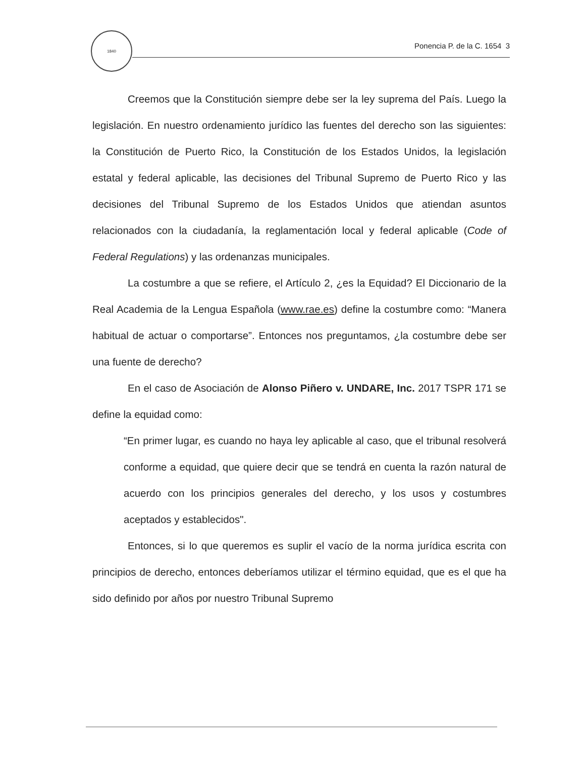1840
Ponencia P. de la C. 1654 3
Creemos que la Constitución siempre debe ser la ley suprema del País. Luego la legislación. En nuestro ordenamiento jurídico las fuentes del derecho son las siguientes: la Constitución de Puerto Rico, la Constitución de los Estados Unidos, la legislación estatal y federal aplicable, las decisiones del Tribunal Supremo de Puerto Rico y las decisiones del Tribunal Supremo de los Estados Unidos que atiendan asuntos relacionados con la ciudadanía, la reglamentación local y federal aplicable (Code of Federal Regulations) y las ordenanzas municipales.
La costumbre a que se refiere, el Artículo 2, ¿es la Equidad? El Diccionario de la Real Academia de la Lengua Española (www.rae.es) define la costumbre como: “Manera habitual de actuar o comportarse”. Entonces nos preguntamos, ¿la costumbre debe ser una fuente de derecho?
En el caso de Asociación de Alonso Piñero v. UNDARE, Inc. 2017 TSPR 171 se define la equidad como:
“En primer lugar, es cuando no haya ley aplicable al caso, que el tribunal resolverá conforme a equidad, que quiere decir que se tendrá en cuenta la razón natural de acuerdo con los principios generales del derecho, y los usos y costumbres aceptados y establecidos".
Entonces, si lo que queremos es suplir el vacío de la norma jurídica escrita con principios de derecho, entonces deberíamos utilizar el término equidad, que es el que ha sido definido por años por nuestro Tribunal Supremo